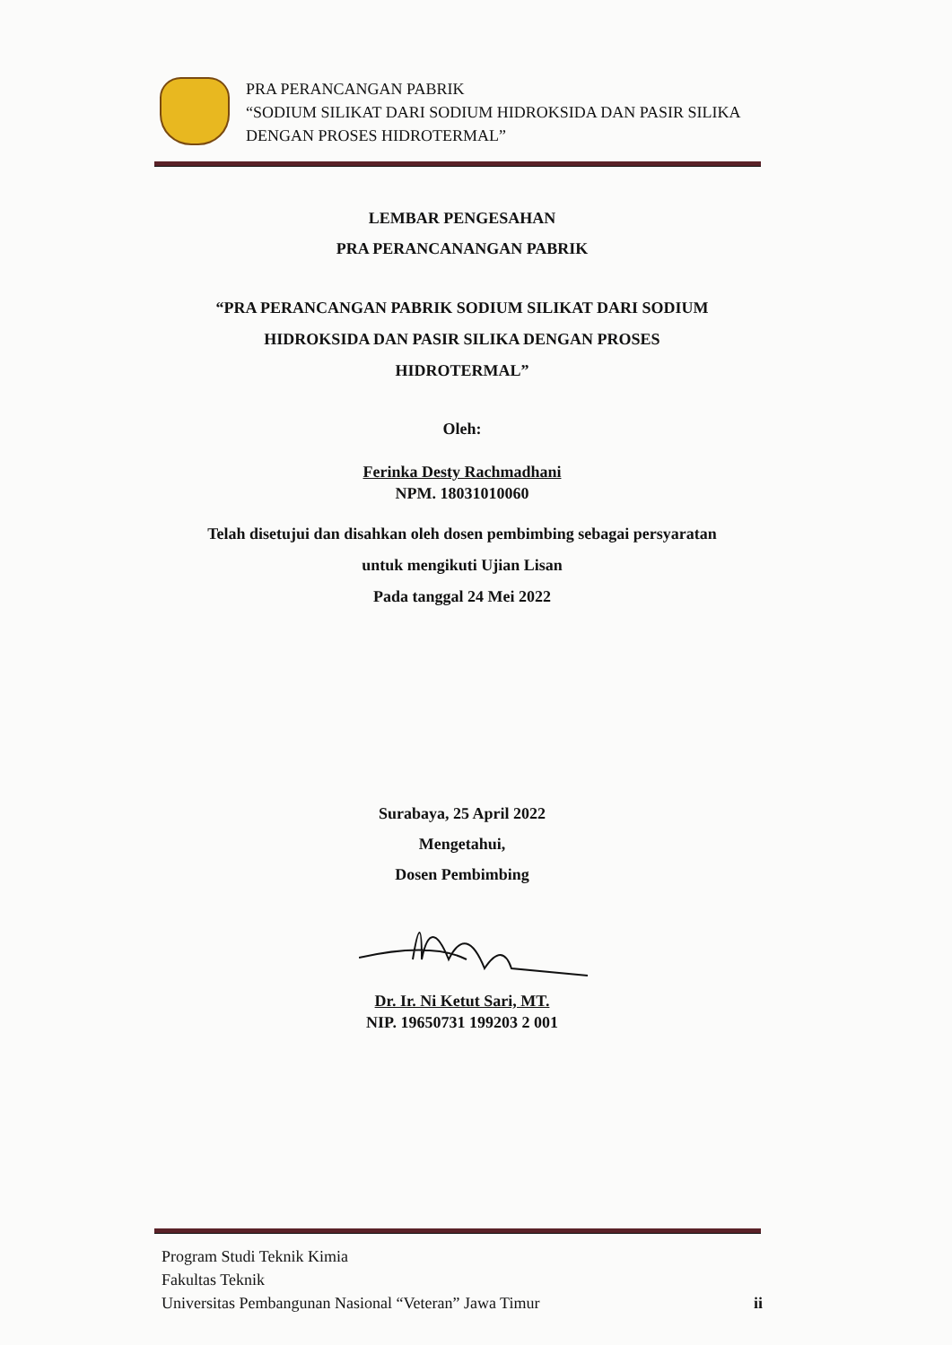PRA PERANCANGAN PABRIK
“SODIUM SILIKAT DARI SODIUM HIDROKSIDA DAN PASIR SILIKA DENGAN PROSES HIDROTERMAL”
LEMBAR PENGESAHAN
PRA PERANCANANGAN PABRIK
“PRA PERANCANGAN PABRIK SODIUM SILIKAT DARI SODIUM
HIDROKSIDA DAN PASIR SILIKA DENGAN PROSES
HIDROTERMAL”
Oleh:
Ferinka Desty Rachmadhani
NPM. 18031010060
Telah disetujui dan disahkan oleh dosen pembimbing sebagai persyaratan
untuk mengikuti Ujian Lisan
Pada tanggal 24 Mei 2022
Surabaya, 25 April 2022
Mengetahui,
Dosen Pembimbing
Dr. Ir. Ni Ketut Sari, MT.
NIP. 19650731 199203 2 001
Program Studi Teknik Kimia
Fakultas Teknik
Universitas Pembangunan Nasional “Veteran” Jawa Timur ii